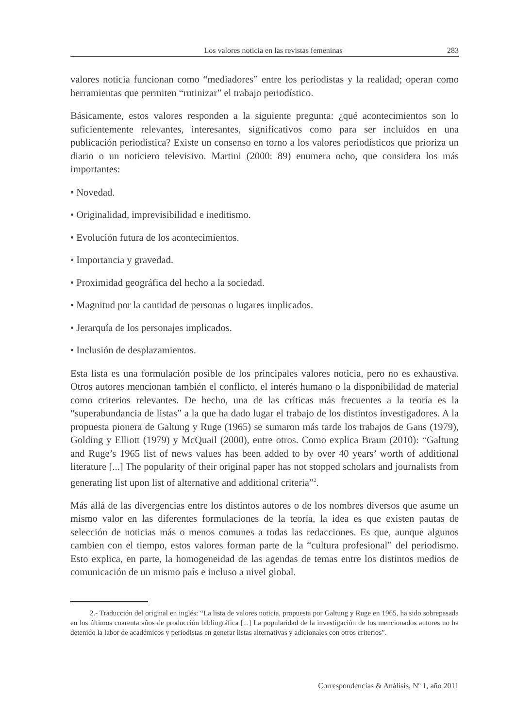Los valores noticia en las revistas femeninas 283
valores noticia funcionan como “mediadores” entre los periodistas y la realidad; operan como herramientas que permiten “rutinizar” el trabajo periodístico.
Básicamente, estos valores responden a la siguiente pregunta: ¿qué acontecimientos son lo suficientemente relevantes, interesantes, significativos como para ser incluidos en una publicación periodística? Existe un consenso en torno a los valores periodísticos que prioriza un diario o un noticiero televisivo. Martini (2000: 89) enumera ocho, que considera los más importantes:
• Novedad.
• Originalidad, imprevisibilidad e ineditismo.
• Evolución futura de los acontecimientos.
• Importancia y gravedad.
• Proximidad geográfica del hecho a la sociedad.
• Magnitud por la cantidad de personas o lugares implicados.
• Jerarquía de los personajes implicados.
• Inclusión de desplazamientos.
Esta lista es una formulación posible de los principales valores noticia, pero no es exhaustiva. Otros autores mencionan también el conflicto, el interés humano o la disponibilidad de material como criterios relevantes. De hecho, una de las críticas más frecuentes a la teoría es la “superabundancia de listas” a la que ha dado lugar el trabajo de los distintos investigadores. A la propuesta pionera de Galtung y Ruge (1965) se sumaron más tarde los trabajos de Gans (1979), Golding y Elliott (1979) y McQuail (2000), entre otros. Como explica Braun (2010): “Galtung and Ruge’s 1965 list of news values has been added to by over 40 years’ worth of additional literature [...] The popularity of their original paper has not stopped scholars and journalists from generating list upon list of alternative and additional criteria”<sup>2</sup>.
Más allá de las divergencias entre los distintos autores o de los nombres diversos que asume un mismo valor en las diferentes formulaciones de la teoría, la idea es que existen pautas de selección de noticias más o menos comunes a todas las redacciones. Es que, aunque algunos cambien con el tiempo, estos valores forman parte de la “cultura profesional” del periodismo. Esto explica, en parte, la homogeneidad de las agendas de temas entre los distintos medios de comunicación de un mismo país e incluso a nivel global.
2.- Traducción del original en inglés: “La lista de valores noticia, propuesta por Galtung y Ruge en 1965, ha sido sobrepasada en los últimos cuarenta años de producción bibliográfica [...] La popularidad de la investigación de los mencionados autores no ha detenido la labor de académicos y periodistas en generar listas alternativas y adicionales con otros criterios”.
Correspondencias & Análisis, Nº 1, año 2011